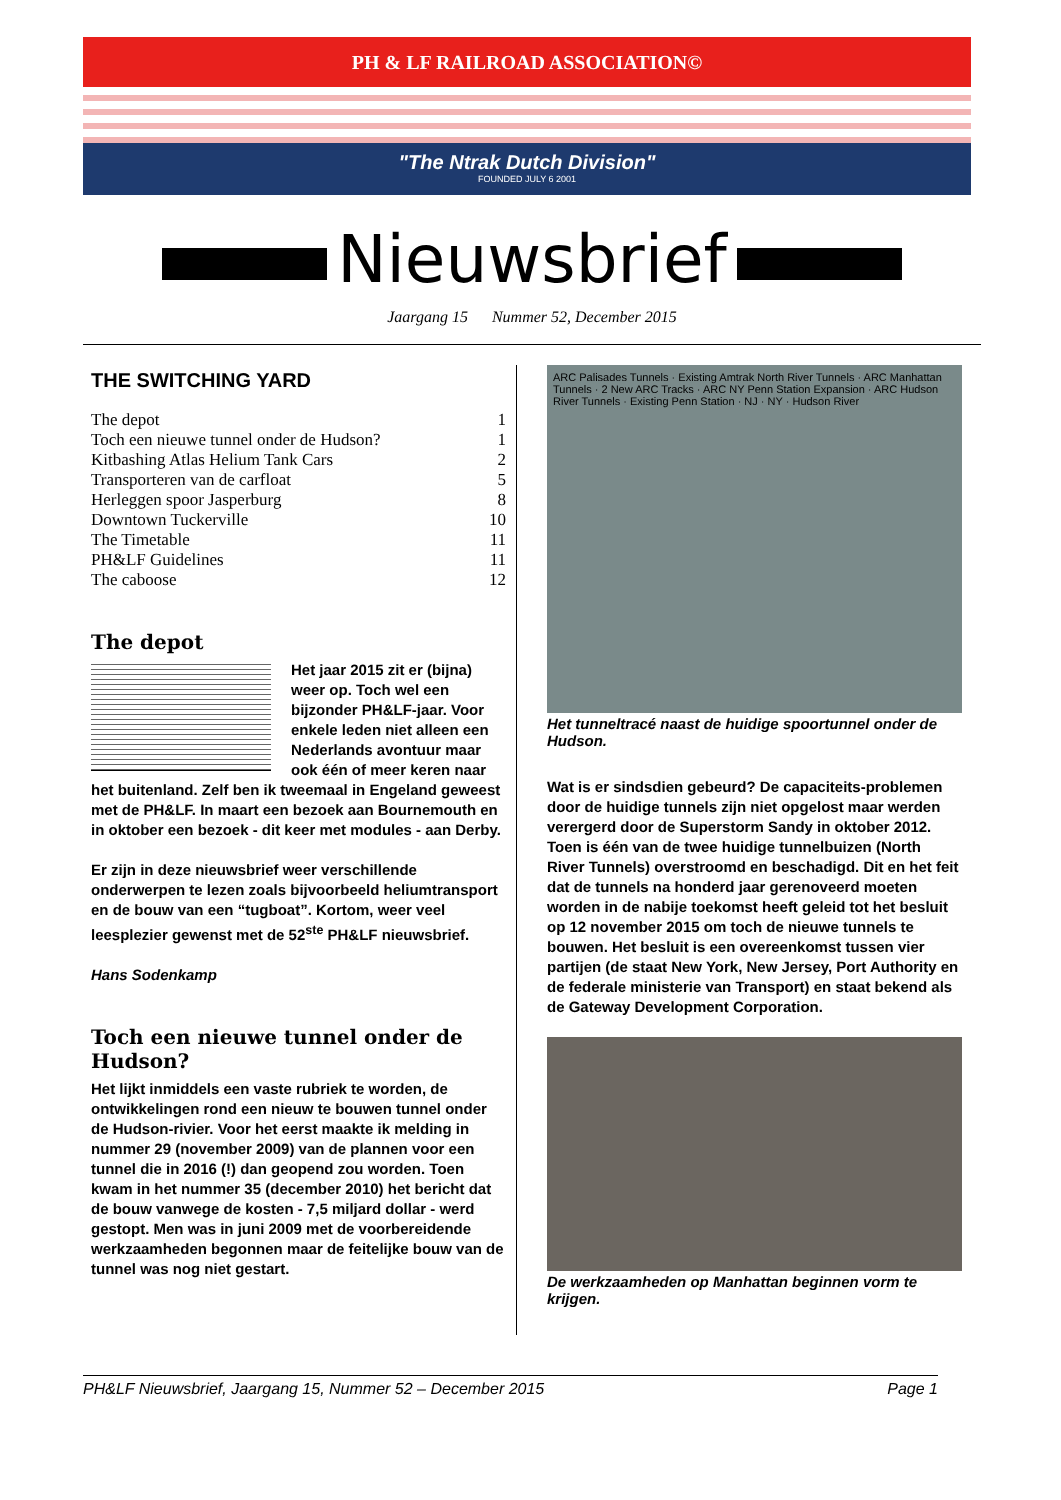PH & LF RAILROAD ASSOCIATION©
"The Ntrak Dutch Division"
FOUNDED JULY 6 2001
Nieuwsbrief
Jaargang 15 Nummer 52, December 2015
THE SWITCHING YARD
| The depot | 1 |
| Toch een nieuwe tunnel onder de Hudson? | 1 |
| Kitbashing Atlas Helium Tank Cars | 2 |
| Transporteren van de carfloat | 5 |
| Herleggen spoor Jasperburg | 8 |
| Downtown Tuckerville | 10 |
| The Timetable | 11 |
| PH&LF Guidelines | 11 |
| The caboose | 12 |
The depot
Het jaar 2015 zit er (bijna) weer op. Toch wel een bijzonder PH&LF-jaar. Voor enkele leden niet alleen een Nederlands avontuur maar ook één of meer keren naar het buitenland. Zelf ben ik tweemaal in Engeland geweest met de PH&LF. In maart een bezoek aan Bournemouth en in oktober een bezoek - dit keer met modules - aan Derby.
Er zijn in deze nieuwsbrief weer verschillende onderwerpen te lezen zoals bijvoorbeeld heliumtransport en de bouw van een “tugboat”. Kortom, weer veel leesplezier gewenst met de 52<sup>ste</sup> PH&LF nieuwsbrief.
Hans Sodenkamp
Toch een nieuwe tunnel onder de Hudson?
Het lijkt inmiddels een vaste rubriek te worden, de ontwikkelingen rond een nieuw te bouwen tunnel onder de Hudson-rivier. Voor het eerst maakte ik melding in nummer 29 (november 2009) van de plannen voor een tunnel die in 2016 (!) dan geopend zou worden. Toen kwam in het nummer 35 (december 2010) het bericht dat de bouw vanwege de kosten - 7,5 miljard dollar - werd gestopt. Men was in juni 2009 met de voorbereidende werkzaamheden begonnen maar de feitelijke bouw van de tunnel was nog niet gestart.
ARC Palisades Tunnels · Existing Amtrak North River Tunnels · ARC Manhattan Tunnels · 2 New ARC Tracks · ARC NY Penn Station Expansion · ARC Hudson River Tunnels · Existing Penn Station · NJ · NY · Hudson River
Het tunneltracé naast de huidige spoortunnel onder de Hudson.
Wat is er sindsdien gebeurd? De capaciteits-problemen door de huidige tunnels zijn niet opgelost maar werden verergerd door de Superstorm Sandy in oktober 2012. Toen is één van de twee huidige tunnelbuizen (North River Tunnels) overstroomd en beschadigd. Dit en het feit dat de tunnels na honderd jaar gerenoveerd moeten worden in de nabije toekomst heeft geleid tot het besluit op 12 november 2015 om toch de nieuwe tunnels te bouwen. Het besluit is een overeenkomst tussen vier partijen (de staat New York, New Jersey, Port Authority en de federale ministerie van Transport) en staat bekend als de Gateway Development Corporation.
De werkzaamheden op Manhattan beginnen vorm te krijgen.
PH&LF Nieuwsbrief, Jaargang 15, Nummer 52 – December 2015 Page 1